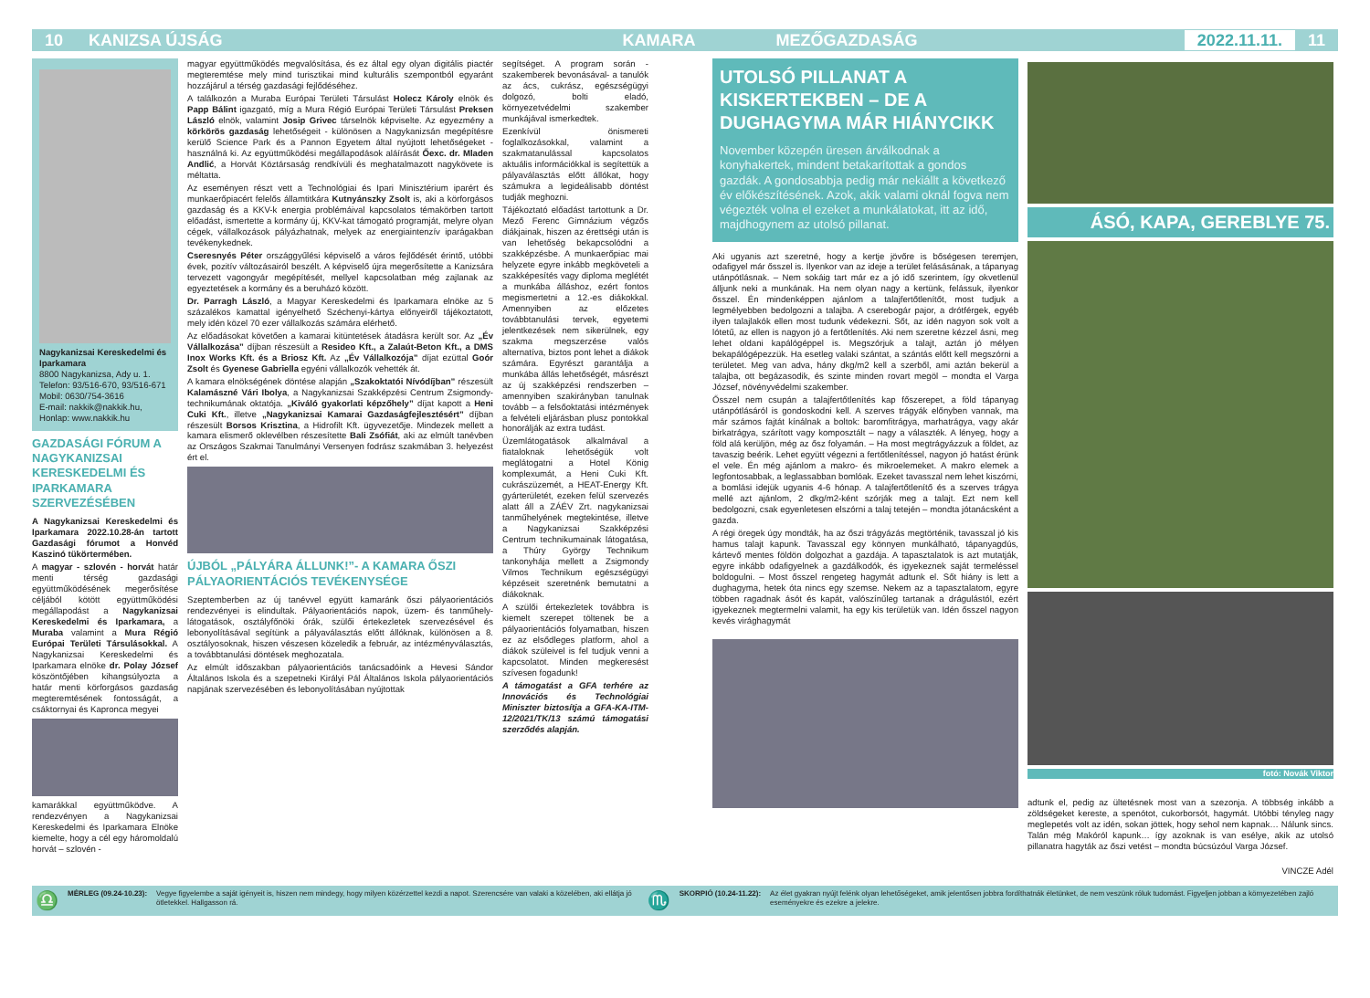10 KANIZSA ÚJSÁG KAMARA MEZŐGAZDASÁG 2022.11.11. 11
Nagykanizsai Kereskedelmi és Iparkamara
8800 Nagykanizsa, Ady u. 1.
Telefon: 93/516-670, 93/516-671
Mobil: 0630/754-3616
E-mail: nakkik@nakkik.hu,
Honlap: www.nakkik.hu
GAZDASÁGI FÓRUM A NAGYKANIZSAI KERESKEDELMI ÉS IPARKAMARA SZERVEZÉSÉBEN
A Nagykanizsai Kereskedelmi és Iparkamara 2022.10.28-án tartott Gazdasági fórumot a Honvéd Kaszinó tükörtermében.
A magyar - szlovén - horvát határ menti térség gazdasági együttműködésének megerősítése céljából kötött együttműködési megállapodást a Nagykanizsai Kereskedelmi és Iparkamara, a Muraba valamint a Mura Régió Európai Területi Társulásokkal. A Nagykanizsai Kereskedelmi és Iparkamara elnöke dr. Polay József köszöntőjében kihangsúlyozta a határ menti körforgásos gazdaság megteremtésének fontosságát, a csáktornyai és Kapronca megyei
kamarákkal együttműködve. A rendezvényen a Nagykanizsai Kereskedelmi és Iparkamara Elnöke kiemelte, hogy a cél egy háromoldalú horvát – szlovén -
magyar együttműködés megvalósítása, és ez által egy olyan digitális piactér megteremtése mely mind turisztikai mind kulturális szempontból egyaránt hozzájárul a térség gazdasági fejlődéséhez.
A találkozón a Muraba Európai Területi Társulást Holecz Károly elnök és Papp Bálint igazgató, míg a Mura Régió Európai Területi Társulást Preksen László elnök, valamint Josip Grivec társelnök képviselte. Az egyezmény a körkörös gazdaság lehetőségeit - különösen a Nagykanizsán megépítésre kerülő Science Park és a Pannon Egyetem által nyújtott lehetőségeket - használná ki. Az együttműködési megállapodások aláírását Őexc. dr. Mladen Andlić, a Horvát Köztársaság rendkívüli és meghatalmazott nagykövete is méltatta.
Az eseményen részt vett a Technológiai és Ipari Minisztérium iparért és munkaerőpiacért felelős államtitkára Kutnyánszky Zsolt is, aki a körforgásos gazdaság és a KKV-k energia problémáival kapcsolatos témakörben tartott előadást, ismertette a kormány új, KKV-kat támogató programját, melyre olyan cégek, vállalkozások pályázhatnak, melyek az energiaintenzív iparágakban tevékenykednek.
Cseresnyés Péter országgyűlési képviselő a város fejlődését érintő, utóbbi évek, pozitív változásairól beszélt. A képviselő újra megerősítette a Kanizsára tervezett vagongyár megépítését, mellyel kapcsolatban még zajlanak az egyeztetések a kormány és a beruházó között.
Dr. Parragh László, a Magyar Kereskedelmi és Iparkamara elnöke az 5 százalékos kamattal igényelhető Széchenyi-kártya előnyeiről tájékoztatott, mely idén közel 70 ezer vállalkozás számára elérhető.
Az előadásokat követően a kamarai kitüntetések átadásra került sor. Az „Év Vállalkozása” díjban részesült a Resideo Kft., a Zalaút-Beton Kft., a DMS Inox Works Kft. és a Briosz Kft. Az „Év Vállalkozója” díjat ezüttal Goór Zsolt és Gyenese Gabriella egyéni vállalkozók vehették át.
A kamara elnökségének döntése alapján „Szakoktatói Nívódíjban” részesült Kalamászné Vári Ibolya, a Nagykanizsai Szakképzési Centrum Zsigmondy-technikumának oktatója. „Kiváló gyakorlati képzőhely” díjat kapott a Heni Cuki Kft., illetve „Nagykanizsai Kamarai Gazdaságfejlesztésért” díjban részesült Borsos Krisztina, a Hidrofilt Kft. ügyvezetője. Mindezek mellett a kamara elismerő oklevélben részesítette Bali Zsófiát, aki az elmúlt tanévben az Országos Szakmai Tanulmányi Versenyen fodrász szakmában 3. helyezést ért el.
ÚJBÓL „PÁLYÁRA ÁLLUNK!”- A KAMARA ŐSZI PÁLYAORIENTÁCIÓS TEVÉKENYSÉGE
Szeptemberben az új tanévvel együtt kamaránk őszi pályaorientációs rendezvényei is elindultak. Pályaorientációs napok, üzem- és tanműhely-látogatások, osztályfőnöki órák, szülői értekezletek szervezésével és lebonyolításával segítünk a pályaválasztás előtt állóknak, különösen a 8. osztályosoknak, hiszen vészesen közeledik a február, az intézményválasztás, a továbbtanulási döntések meghozatala.
Az elmúlt időszakban pályaorientációs tanácsadóink a Hevesi Sándor Általános Iskola és a szepetneki Királyi Pál Általános Iskola pályaorientációs napjának szervezésében és lebonyolításában nyújtottak
segítséget. A program során - szakemberek bevonásával- a tanulók az ács, cukrász, egészségügyi dolgozó, bolti eladó, környezetvédelmi szakember munkájával ismerkedtek.
Ezenkívül önismereti foglalkozásokkal, valamint a szakmatanulással kapcsolatos aktuális információkkal is segítettük a pályaválasztás előtt állókat, hogy számukra a legideálisabb döntést tudják meghozni.
Tájékoztató előadást tartottunk a Dr. Mező Ferenc Gimnázium végzős diákjainak, hiszen az érettségi után is van lehetőség bekapcsolódni a szakképzésbe. A munkaerőpiac mai helyzete egyre inkább megköveteli a szakképesítés vagy diploma meglétét a munkába álláshoz, ezért fontos megismertetni a 12.-es diákokkal. Amennyiben az előzetes továbbtanulási tervek, egyetemi jelentkezések nem sikerülnek, egy szakma megszerzése valós alternatíva, biztos pont lehet a diákok számára. Egyrészt garantálja a munkába állás lehetőségét, másrészt az új szakképzési rendszerben – amennyiben szakirányban tanulnak tovább – a felsőoktatási intézmények a felvételi eljárásban plusz pontokkal honorálják az extra tudást.
Üzemlátogatások alkalmával a fiataloknak lehetőségük volt meglátogatni a Hotel König komplexumát, a Heni Cuki Kft. cukrászüzemét, a HEAT-Energy Kft. gyárterületét, ezeken felül szervezés alatt áll a ZÁÉV Zrt. nagykanizsai tanműhelyének megtekintése, illetve a Nagykanizsai Szakképzési Centrum technikumainak látogatása, a Thúry György Technikum tankonyhája mellett a Zsigmondy Vilmos Technikum egészségügyi képzéseit szeretnénk bemutatni a diákoknak.
A szülői értekezletek továbbra is kiemelt szerepet töltenek be a pályaorientációs folyamatban, hiszen ez az elsődleges platform, ahol a diákok szüleivel is fel tudjuk venni a kapcsolatot. Minden megkeresést szívesen fogadunk!
A támogatást a GFA terhére az Innovációs és Technológiai Miniszter biztosítja a GFA-KA-ITM-12/2021/TK/13 számú támogatási szerződés alapján.
UTOLSÓ PILLANAT A KISKERTEKBEN – DE A DUGHAGYMA MÁR HIÁNYCIKK
November közepén üresen árválkodnak a konyhakertek, mindent betakarítottak a gondos gazdák. A gondosabbja pedig már nekiállt a következő év előkészítésének. Azok, akik valami oknál fogva nem végezték volna el ezeket a munkálatokat, itt az idő, majdhogynem az utolsó pillanat.
Aki ugyanis azt szeretné, hogy a kertje jövőre is bőségesen teremjen, odafigyel már ősszel is. Ilyenkor van az ideje a terület felásásának, a tápanyag utánpótlásnak. – Nem sokáig tart már ez a jó idő szerintem, így okvetlenül álljunk neki a munkának. Ha nem olyan nagy a kertünk, felássuk, ilyenkor ősszel. Én mindenképpen ajánlom a talajfertőtlenítőt, most tudjuk a legmélyebben bedolgozni a talajba. A cserebogár pajor, a drótférgek, egyéb ilyen talajlakók ellen most tudunk védekezni. Sőt, az idén nagyon sok volt a lótetű, az ellen is nagyon jó a fertőtlenítés. Aki nem szeretne kézzel ásni, meg lehet oldani kapálógéppel is. Megszórjuk a talajt, aztán jó mélyen bekapálógépezzük. Ha esetleg valaki szántat, a szántás előtt kell megszórni a területet. Meg van adva, hány dkg/m2 kell a szerből, ami aztán bekerül a talajba, ott begázasodik, és szinte minden rovart megöl – mondta el Varga József, növényvédelmi szakember.
Ősszel nem csupán a talajfertőtlenítés kap főszerepet, a föld tápanyag utánpótlásáról is gondoskodni kell. A szerves trágyák előnyben vannak, ma már számos fajtát kínálnak a boltok: baromfitrágya, marhatrágya, vagy akár birkatrágya, szárított vagy komposztált – nagy a választék. A lényeg, hogy a föld alá kerüljön, még az ősz folyamán. – Ha most megtrágyázzuk a földet, az tavaszig beérik. Lehet együtt végezni a fertőtlenítéssel, nagyon jó hatást érünk el vele. Én még ajánlom a makro- és mikroelemeket. A makro elemek a legfontosabbak, a leglassabban bomlóak. Ezeket tavasszal nem lehet kiszórni, a bomlási idejük ugyanis 4-6 hónap. A talajfertőtlenítő és a szerves trágya mellé azt ajánlom, 2 dkg/m2-ként szórják meg a talajt. Ezt nem kell bedolgozni, csak egyenletesen elszórni a talaj tetején – mondta jótanácsként a gazda.
A régi öregek úgy mondták, ha az őszi trágyázás megtörténik, tavasszal jó kis hamus talajt kapunk. Tavasszal egy könnyen munkálható, tápanyagdús, kártevő mentes földön dolgozhat a gazdája. A tapasztalatok is azt mutatják, egyre inkább odafigyelnek a gazdálkodók, és igyekeznek saját termeléssel boldogulni. – Most ősszel rengeteg hagymát adtunk el. Sőt hiány is lett a dughagyma, hetek óta nincs egy szemse. Nekem az a tapasztalatom, egyre többen ragadnak ásót és kapát, valószínűleg tartanak a drágulástól, ezért igyekeznek megtermelni valamit, ha egy kis területük van. Idén ősszel nagyon kevés virághagymát
ÁSÓ, KAPA, GEREBLYE 75.
fotó: Novák Viktor
adtunk el, pedig az ültetésnek most van a szezonja. A többség inkább a zöldségeket kereste, a spenótot, cukorborsót, hagymát. Utóbbi tényleg nagy meglepetés volt az idén, sokan jöttek, hogy sehol nem kapnak… Nálunk sincs. Talán még Makóról kapunk… így azoknak is van esélye, akik az utolsó pillanatra hagyták az őszi vetést – mondta búcsúzóul Varga József.
VINCZE Adél
♎ MÉRLEG (09.24-10.23): Vegye figyelembe a saját igényeit is, hiszen nem mindegy, hogy milyen közérzettel kezdi a napot. Szerencsére van valaki a közelében, aki ellátja jó ötletekkel. Hallgasson rá. ♏ SKORPIÓ (10.24-11.22): Az élet gyakran nyújt felénk olyan lehetőségeket, amik jelentősen jobbra fordíthatnák életünket, de nem veszünk róluk tudomást. Figyeljen jobban a környezetében zajló eseményekre és ezekre a jelekre.